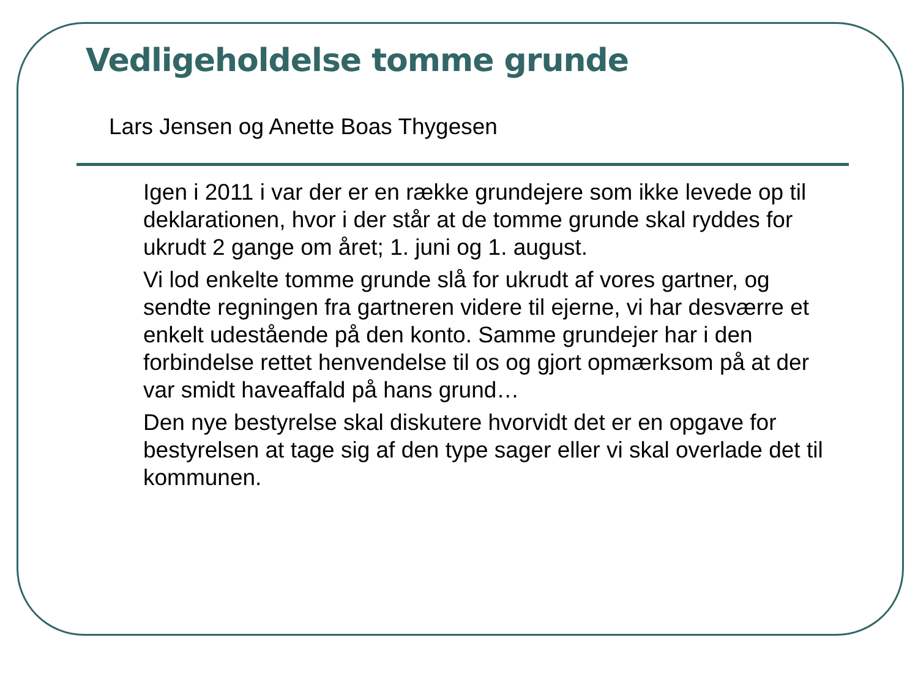Vedligeholdelse tomme grunde
Lars Jensen og Anette Boas Thygesen
Igen i 2011 i var der er en række grundejere som ikke levede op til deklarationen, hvor i der står at de tomme grunde skal ryddes for ukrudt 2 gange om året; 1. juni og 1. august.
Vi lod enkelte tomme grunde slå for ukrudt af vores gartner, og sendte regningen fra gartneren videre til ejerne, vi har desværre et enkelt udestående på den konto. Samme grundejer har i den forbindelse rettet henvendelse til os og gjort opmærksom på at der var smidt haveaffald på hans grund…
Den nye bestyrelse skal diskutere hvorvidt det er en opgave for bestyrelsen at tage sig af den type sager eller vi skal overlade det til kommunen.